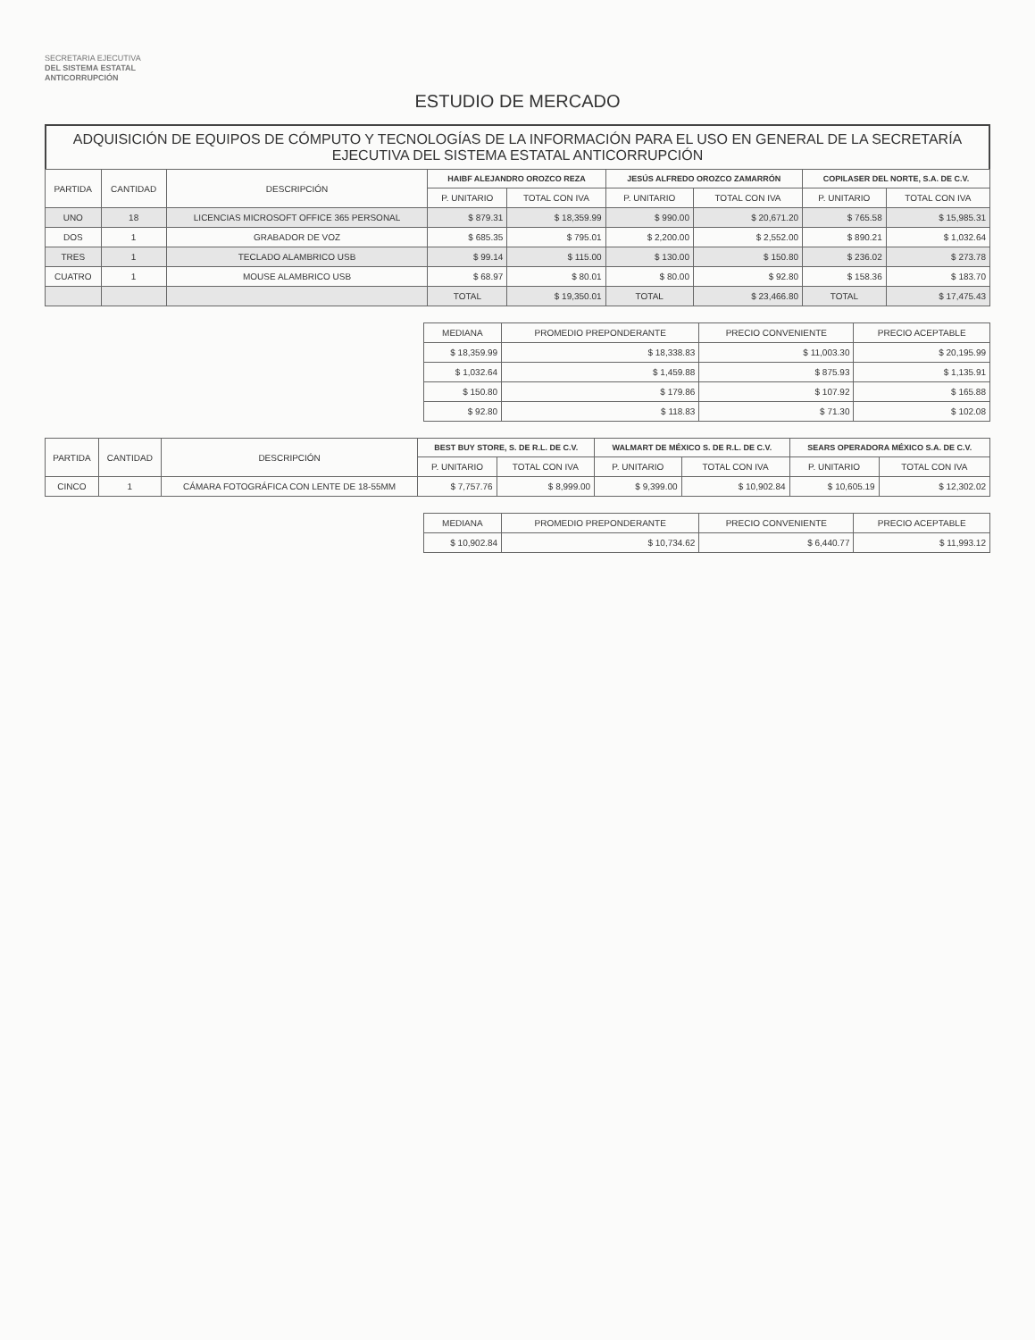SECRETARIA EJECUTIVA
DEL SISTEMA ESTATAL
ANTICORRUPCIÓN
ESTUDIO DE MERCADO
ADQUISICIÓN DE EQUIPOS DE CÓMPUTO Y TECNOLOGÍAS DE LA INFORMACIÓN PARA EL USO EN GENERAL DE LA SECRETARÍA EJECUTIVA DEL SISTEMA ESTATAL ANTICORRUPCIÓN
| PARTIDA | CANTIDAD | DESCRIPCIÓN | HAIBF ALEJANDRO OROZCO REZA | | JESÚS ALFREDO OROZCO ZAMARRÓN | | COPILASER DEL NORTE, S.A. DE C.V. | |
| --- | --- | --- | --- | --- | --- | --- | --- | --- |
| | | | P. UNITARIO | TOTAL CON IVA | P. UNITARIO | TOTAL CON IVA | P. UNITARIO | TOTAL CON IVA |
| UNO | 18 | LICENCIAS MICROSOFT OFFICE 365 PERSONAL | $ 879.31 | $ 18,359.99 | $ 990.00 | $ 20,671.20 | $ 765.58 | $ 15,985.31 |
| DOS | 1 | GRABADOR DE VOZ | $ 685.35 | $ 795.01 | $ 2,200.00 | $ 2,552.00 | $ 890.21 | $ 1,032.64 |
| TRES | 1 | TECLADO ALAMBRICO USB | $ 99.14 | $ 115.00 | $ 130.00 | $ 150.80 | $ 236.02 | $ 273.78 |
| CUATRO | 1 | MOUSE ALAMBRICO USB | $ 68.97 | $ 80.01 | $ 80.00 | $ 92.80 | $ 158.36 | $ 183.70 |
| | | | TOTAL | $ 19,350.01 | TOTAL | $ 23,466.80 | TOTAL | $ 17,475.43 |
| MEDIANA | PROMEDIO PREPONDERANTE | PRECIO CONVENIENTE | PRECIO ACEPTABLE |
| --- | --- | --- | --- |
| $ 18,359.99 | $ 18,338.83 | $ 11,003.30 | $ 20,195.99 |
| $ 1,032.64 | $ 1,459.88 | $ 875.93 | $ 1,135.91 |
| $ 150.80 | $ 179.86 | $ 107.92 | $ 165.88 |
| $ 92.80 | $ 118.83 | $ 71.30 | $ 102.08 |
| PARTIDA | CANTIDAD | DESCRIPCIÓN | BEST BUY STORE, S. DE R.L. DE C.V. | | WALMART DE MÉXICO S. DE R.L. DE C.V. | | SEARS OPERADORA MÉXICO S.A. DE C.V. | |
| --- | --- | --- | --- | --- | --- | --- | --- | --- |
| | | | P. UNITARIO | TOTAL CON IVA | P. UNITARIO | TOTAL CON IVA | P. UNITARIO | TOTAL CON IVA |
| CINCO | 1 | CÁMARA FOTOGRÁFICA CON LENTE DE 18-55MM | $ 7,757.76 | $ 8,999.00 | $ 9,399.00 | $ 10,902.84 | $ 10,605.19 | $ 12,302.02 |
| MEDIANA | PROMEDIO PREPONDERANTE | PRECIO CONVENIENTE | PRECIO ACEPTABLE |
| --- | --- | --- | --- |
| $ 10,902.84 | $ 10,734.62 | $ 6,440.77 | $ 11,993.12 |